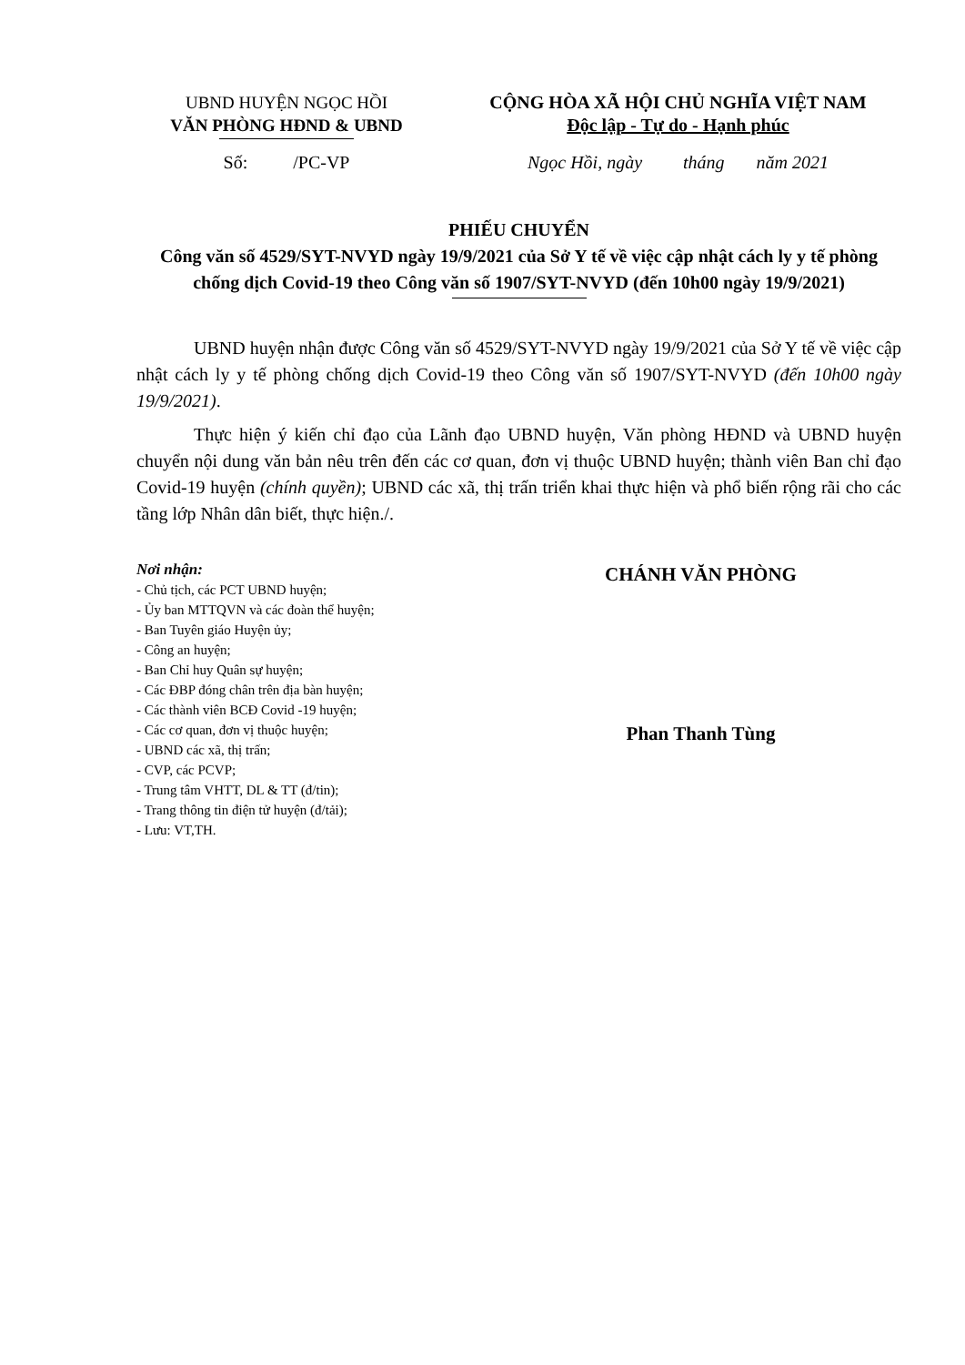UBND HUYỆN NGỌC HỒI
VĂN PHÒNG HĐND & UBND
CỘNG HÒA XÃ HỘI CHỦ NGHĨA VIỆT NAM
Độc lập - Tự do - Hạnh phúc
Số: /PC-VP Ngọc Hồi, ngày tháng năm 2021
PHIẾU CHUYỂN
Công văn số 4529/SYT-NVYD ngày 19/9/2021 của Sở Y tế về việc cập nhật cách ly y tế phòng chống dịch Covid-19 theo Công văn số 1907/SYT-NVYD (đến 10h00 ngày 19/9/2021)
UBND huyện nhận được Công văn số 4529/SYT-NVYD ngày 19/9/2021 của Sở Y tế về việc cập nhật cách ly y tế phòng chống dịch Covid-19 theo Công văn số 1907/SYT-NVYD (đến 10h00 ngày 19/9/2021).
Thực hiện ý kiến chỉ đạo của Lãnh đạo UBND huyện, Văn phòng HĐND và UBND huyện chuyển nội dung văn bản nêu trên đến các cơ quan, đơn vị thuộc UBND huyện; thành viên Ban chỉ đạo Covid-19 huyện (chính quyền); UBND các xã, thị trấn triển khai thực hiện và phổ biến rộng rãi cho các tầng lớp Nhân dân biết, thực hiện./.
Nơi nhận:
- Chủ tịch, các PCT UBND huyện;
- Ủy ban MTTQVN và các đoàn thể huyện;
- Ban Tuyên giáo Huyện ủy;
- Công an huyện;
- Ban Chỉ huy Quân sự huyện;
- Các ĐBP đóng chân trên địa bàn huyện;
- Các thành viên BCĐ Covid -19 huyện;
- Các cơ quan, đơn vị thuộc huyện;
- UBND các xã, thị trấn;
- CVP, các PCVP;
- Trung tâm VHTT, DL & TT (đ/tin);
- Trang thông tin điện tử huyện (đ/tải);
- Lưu: VT,TH.
CHÁNH VĂN PHÒNG
Phan Thanh Tùng